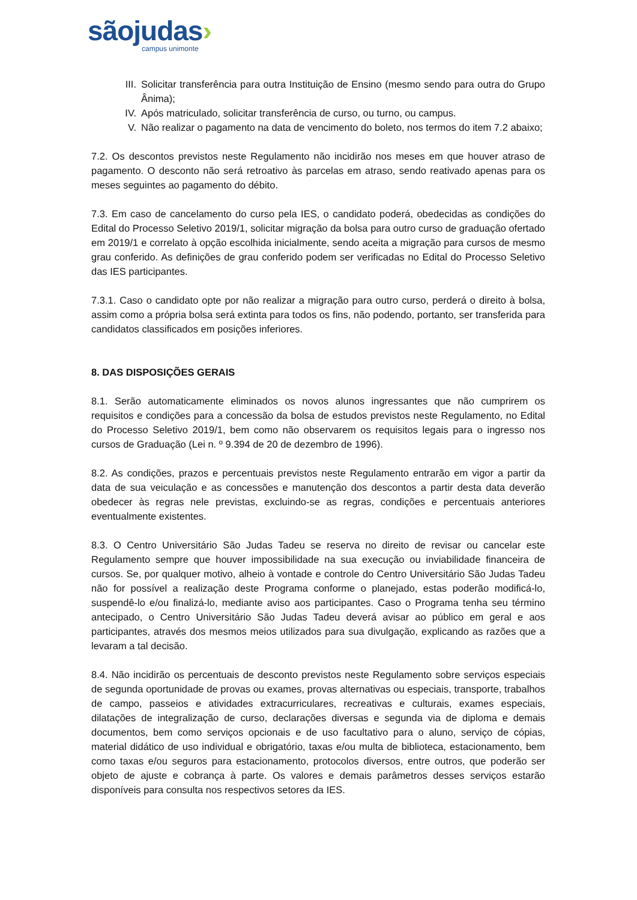sãojudas›
campus unimonte
III. Solicitar transferência para outra Instituição de Ensino (mesmo sendo para outra do Grupo Ânima);
IV. Após matriculado, solicitar transferência de curso, ou turno, ou campus.
V. Não realizar o pagamento na data de vencimento do boleto, nos termos do item 7.2 abaixo;
7.2. Os descontos previstos neste Regulamento não incidirão nos meses em que houver atraso de pagamento. O desconto não será retroativo às parcelas em atraso, sendo reativado apenas para os meses seguintes ao pagamento do débito.
7.3. Em caso de cancelamento do curso pela IES, o candidato poderá, obedecidas as condições do Edital do Processo Seletivo 2019/1, solicitar migração da bolsa para outro curso de graduação ofertado em 2019/1 e correlato à opção escolhida inicialmente, sendo aceita a migração para cursos de mesmo grau conferido. As definições de grau conferido podem ser verificadas no Edital do Processo Seletivo das IES participantes.
7.3.1. Caso o candidato opte por não realizar a migração para outro curso, perderá o direito à bolsa, assim como a própria bolsa será extinta para todos os fins, não podendo, portanto, ser transferida para candidatos classificados em posições inferiores.
8. DAS DISPOSIÇÕES GERAIS
8.1. Serão automaticamente eliminados os novos alunos ingressantes que não cumprirem os requisitos e condições para a concessão da bolsa de estudos previstos neste Regulamento, no Edital do Processo Seletivo 2019/1, bem como não observarem os requisitos legais para o ingresso nos cursos de Graduação (Lei n. º 9.394 de 20 de dezembro de 1996).
8.2. As condições, prazos e percentuais previstos neste Regulamento entrarão em vigor a partir da data de sua veiculação e as concessões e manutenção dos descontos a partir desta data deverão obedecer às regras nele previstas, excluindo-se as regras, condições e percentuais anteriores eventualmente existentes.
8.3. O Centro Universitário São Judas Tadeu se reserva no direito de revisar ou cancelar este Regulamento sempre que houver impossibilidade na sua execução ou inviabilidade financeira de cursos. Se, por qualquer motivo, alheio à vontade e controle do Centro Universitário São Judas Tadeu não for possível a realização deste Programa conforme o planejado, estas poderão modificá-lo, suspendê-lo e/ou finalizá-lo, mediante aviso aos participantes. Caso o Programa tenha seu término antecipado, o Centro Universitário São Judas Tadeu deverá avisar ao público em geral e aos participantes, através dos mesmos meios utilizados para sua divulgação, explicando as razões que a levaram a tal decisão.
8.4. Não incidirão os percentuais de desconto previstos neste Regulamento sobre serviços especiais de segunda oportunidade de provas ou exames, provas alternativas ou especiais, transporte, trabalhos de campo, passeios e atividades extracurriculares, recreativas e culturais, exames especiais, dilatações de integralização de curso, declarações diversas e segunda via de diploma e demais documentos, bem como serviços opcionais e de uso facultativo para o aluno, serviço de cópias, material didático de uso individual e obrigatório, taxas e/ou multa de biblioteca, estacionamento, bem como taxas e/ou seguros para estacionamento, protocolos diversos, entre outros, que poderão ser objeto de ajuste e cobrança à parte. Os valores e demais parâmetros desses serviços estarão disponíveis para consulta nos respectivos setores da IES.